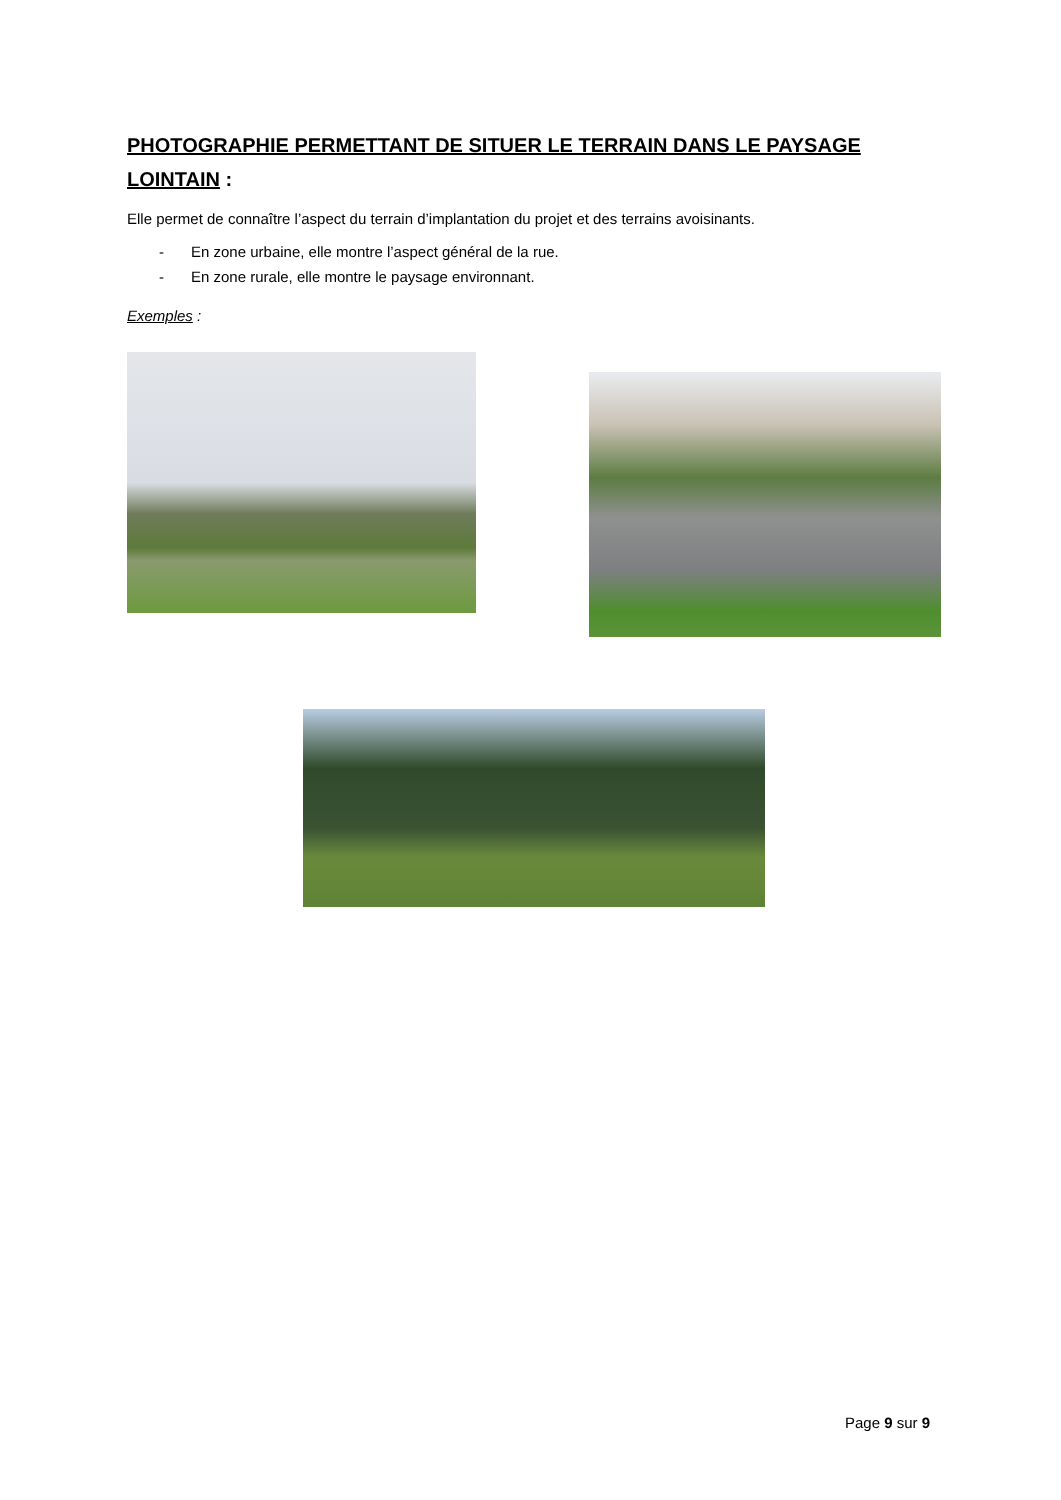PHOTOGRAPHIE PERMETTANT DE SITUER LE TERRAIN DANS LE PAYSAGE LOINTAIN :
Elle permet de connaître l’aspect du terrain d’implantation du projet et des terrains avoisinants.
- En zone urbaine, elle montre l’aspect général de la rue.
- En zone rurale, elle montre le paysage environnant.
Exemples :
Page 9 sur 9